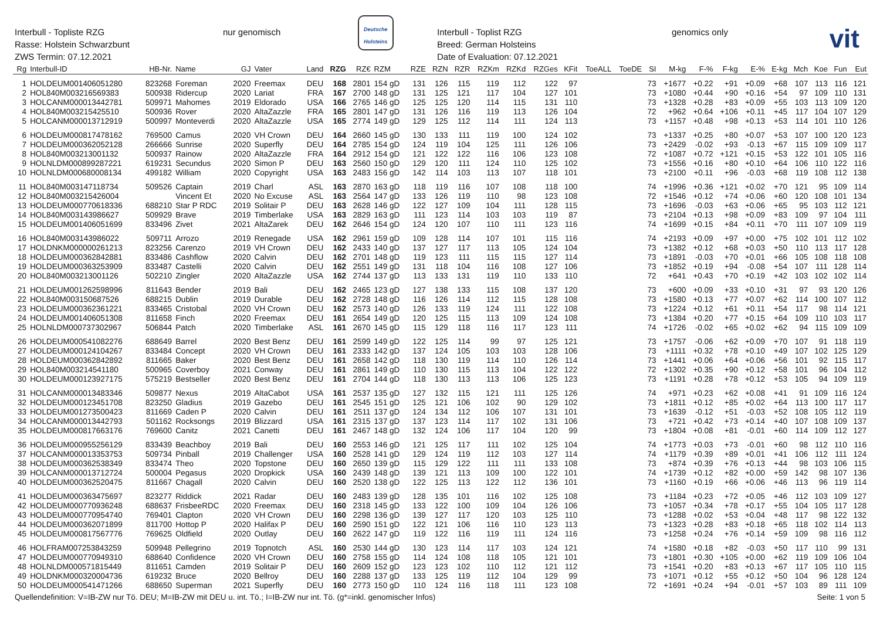Interbull - Topliste RZG
Rasse: Holstein Schwarzbunt
ZWS Termin: 07.12.2021
nur genomisch
Deutsche
Holsteins
Interbull - Toplist RZG
Breed: German Holsteins
Date of Evaluation: 07.12.2021
genomics only
vit
| Rg | Interbull-ID | HB-Nr. | Name | GJ | Vater | Land | RZG | RZ€ | RZM | RZE | RZN | RZR | RZKm | RZKd | RZGes | KFit | ToeALL | ToeDE | SI | M-kg | F-% | F-kg | E-% | E-kg | Mch | Koe | Fun | Eut |
| --- | --- | --- | --- | --- | --- | --- | --- | --- | --- | --- | --- | --- | --- | --- | --- | --- | --- | --- | --- | --- | --- | --- | --- | --- | --- | --- | --- | --- |
| 1 | HOLDEUM001406051280 | 823268 | Foreman | 2020 | Freemax | DEU | 168 | 2801 | 154 gD | 131 | 126 | 115 | 119 | 112 | 122 | 97 | | | 73 | +1677 | +0.22 | +91 | +0.09 | +68 | 107 | 113 | 116 | 121 |
| 2 | HOL840M003216569383 | 500938 | Ridercup | 2020 | Lariat | FRA | 167 | 2700 | 148 gD | 131 | 125 | 121 | 117 | 104 | 127 | 101 | | | 73 | +1080 | +0.44 | +90 | +0.16 | +54 | 97 | 109 | 110 | 131 |
| 3 | HOLCANM000013442781 | 509971 | Mahomes | 2019 | Eldorado | USA | 166 | 2765 | 146 gD | 125 | 125 | 120 | 114 | 115 | 131 | 110 | | | 73 | +1328 | +0.28 | +83 | +0.09 | +55 | 103 | 113 | 109 | 120 |
| 4 | HOL840M003215425510 | 500936 | Rover | 2020 | AltaZazzle | FRA | 165 | 2801 | 147 gD | 131 | 126 | 116 | 119 | 113 | 126 | 104 | | | 72 | +962 | +0.64 | +106 | +0.11 | +45 | 117 | 104 | 107 | 129 |
| 5 | HOLCANM000013712919 | 500997 | Monteverdi | 2020 | AltaZazzle | USA | 165 | 2774 | 149 gD | 129 | 125 | 112 | 114 | 111 | 124 | 113 | | | 73 | +1157 | +0.48 | +98 | +0.13 | +53 | 114 | 101 | 110 | 126 |
| 6 | HOLDEUM000817478162 | 769500 | Camus | 2020 | VH Crown | DEU | 164 | 2660 | 145 gD | 130 | 133 | 111 | 119 | 100 | 124 | 102 | | | 73 | +1337 | +0.25 | +80 | +0.07 | +53 | 107 | 100 | 120 | 123 |
| 7 | HOLDEUM000362052128 | 266666 | Sunrise | 2020 | Superfly | DEU | 164 | 2785 | 154 gD | 124 | 119 | 104 | 125 | 111 | 126 | 106 | | | 73 | +2429 | -0.02 | +93 | -0.13 | +67 | 115 | 109 | 109 | 117 |
| 8 | HOL840M003213001132 | 500937 | Rainow | 2020 | AltaZazzle | FRA | 164 | 2912 | 154 gD | 121 | 122 | 122 | 116 | 106 | 123 | 108 | | | 72 | +1087 | +0.72 | +121 | +0.15 | +53 | 122 | 101 | 105 | 116 |
| 9 | HOLNLDM000899287221 | 619231 | Secundus | 2020 | Simon P | DEU | 163 | 2560 | 150 gD | 129 | 120 | 111 | 124 | 110 | 125 | 102 | | | 73 | +1556 | +0.16 | +80 | +0.10 | +64 | 106 | 110 | 122 | 116 |
| 10 | HOLNLDM000680008134 | 499182 | William | 2020 | Copyright | USA | 163 | 2483 | 156 gD | 142 | 114 | 103 | 113 | 107 | 118 | 101 | | | 73 | +2100 | +0.11 | +96 | -0.03 | +68 | 119 | 108 | 112 | 138 |
| 11 | HOL840M003147118734 | 509526 | Captain | 2019 | Charl | ASL | 163 | 2870 | 163 gD | 118 | 119 | 116 | 107 | 108 | 118 | 100 | | | 74 | +1996 | +0.36 | +121 | +0.02 | +70 | 121 | 95 | 109 | 114 |
| 12 | HOL840M003215426004 | | Vincent Et | 2020 | No Excuse | ASL | 163 | 2564 | 147 gD | 133 | 126 | 119 | 110 | 98 | 123 | 108 | | | 72 | +1546 | +0.12 | +74 | +0.06 | +60 | 120 | 108 | 101 | 134 |
| 13 | HOLDEUM000770618336 | 688210 | Star P RDC | 2019 | Solitair P | DEU | 163 | 2628 | 146 gD | 122 | 127 | 109 | 104 | 111 | 128 | 115 | | | 73 | +1696 | -0.03 | +63 | +0.06 | +65 | 95 | 103 | 112 | 121 |
| 14 | HOL840M003143986627 | 509929 | Brave | 2019 | Timberlake | USA | 163 | 2829 | 163 gD | 111 | 123 | 114 | 103 | 103 | 119 | 87 | | | 73 | +2104 | +0.13 | +98 | +0.09 | +83 | 109 | 97 | 104 | 111 |
| 15 | HOLDEUM001406051699 | 833496 | Zivet | 2021 | AltaZarek | DEU | 162 | 2646 | 154 gD | 124 | 120 | 107 | 110 | 111 | 123 | 116 | | | 74 | +1699 | +0.15 | +84 | +0.11 | +70 | 111 | 107 | 109 | 119 |
| 16 | HOL840M003143986022 | 509711 | Arrozo | 2019 | Renegade | USA | 162 | 2961 | 159 gD | 109 | 128 | 114 | 107 | 101 | 115 | 116 | | | 74 | +2193 | +0.09 | +97 | +0.00 | +75 | 102 | 101 | 112 | 102 |
| 17 | HOLDNKM000000261213 | 823256 | Carenzo | 2019 | VH Crown | DEU | 162 | 2433 | 140 gD | 137 | 127 | 117 | 113 | 105 | 124 | 104 | | | 73 | +1382 | +0.12 | +68 | +0.03 | +50 | 110 | 113 | 117 | 128 |
| 18 | HOLDEUM000362842881 | 833486 | Cashflow | 2020 | Calvin | DEU | 162 | 2701 | 148 gD | 119 | 123 | 111 | 115 | 115 | 127 | 114 | | | 73 | +1891 | -0.03 | +70 | +0.01 | +66 | 105 | 108 | 118 | 108 |
| 19 | HOLDEUM000363253909 | 833487 | Castelli | 2020 | Calvin | DEU | 162 | 2551 | 149 gD | 131 | 118 | 104 | 116 | 108 | 127 | 106 | | | 73 | +1852 | +0.19 | +94 | -0.08 | +54 | 107 | 111 | 128 | 114 |
| 20 | HOL840M003213001126 | 502210 | Zingler | 2020 | AltaZazzle | USA | 162 | 2744 | 137 gD | 113 | 133 | 131 | 119 | 110 | 133 | 110 | | | 72 | +641 | +0.43 | +70 | +0.19 | +42 | 103 | 102 | 102 | 114 |
| 21 | HOLDEUM001262598996 | 811643 | Bender | 2019 | Bali | DEU | 162 | 2465 | 123 gD | 127 | 138 | 133 | 115 | 108 | 137 | 120 | | | 73 | +600 | +0.09 | +33 | +0.10 | +31 | 97 | 93 | 120 | 126 |
| 22 | HOL840M003150687526 | 688215 | Dublin | 2019 | Durable | DEU | 162 | 2728 | 148 gD | 116 | 126 | 114 | 112 | 115 | 128 | 108 | | | 73 | +1580 | +0.13 | +77 | +0.07 | +62 | 114 | 100 | 107 | 112 |
| 23 | HOLDEUM000362361221 | 833465 | Cristobal | 2020 | VH Crown | DEU | 162 | 2573 | 140 gD | 126 | 133 | 119 | 124 | 111 | 122 | 108 | | | 73 | +1224 | +0.12 | +61 | +0.11 | +54 | 117 | 98 | 114 | 121 |
| 24 | HOLDEUM001406051308 | 811658 | Finch | 2020 | Freemax | DEU | 161 | 2654 | 149 gD | 120 | 125 | 115 | 113 | 109 | 124 | 108 | | | 73 | +1384 | +0.20 | +77 | +0.15 | +64 | 109 | 110 | 103 | 117 |
| 25 | HOLNLDM000737302967 | 506844 | Patch | 2020 | Timberlake | ASL | 161 | 2670 | 145 gD | 115 | 129 | 118 | 116 | 117 | 123 | 111 | | | 74 | +1726 | -0.02 | +65 | +0.02 | +62 | 94 | 115 | 109 | 109 |
| 26 | HOLDEUM000541082276 | 688649 | Barrel | 2020 | Best Benz | DEU | 161 | 2599 | 149 gD | 122 | 125 | 114 | 99 | 97 | 125 | 121 | | | 73 | +1757 | -0.06 | +62 | +0.09 | +70 | 107 | 91 | 118 | 119 |
| 27 | HOLDEUM000124104267 | 833484 | Concept | 2020 | VH Crown | DEU | 161 | 2333 | 142 gD | 137 | 124 | 105 | 103 | 103 | 128 | 106 | | | 73 | +1111 | +0.32 | +78 | +0.10 | +49 | 107 | 102 | 125 | 129 |
| 28 | HOLDEUM000362842892 | 811665 | Baker | 2020 | Best Benz | DEU | 161 | 2658 | 142 gD | 118 | 130 | 119 | 114 | 110 | 126 | 114 | | | 73 | +1441 | +0.06 | +64 | +0.06 | +56 | 101 | 92 | 115 | 117 |
| 29 | HOL840M003214541180 | 500965 | Coverboy | 2021 | Conway | DEU | 161 | 2861 | 149 gD | 110 | 130 | 115 | 113 | 104 | 122 | 122 | | | 72 | +1302 | +0.35 | +90 | +0.12 | +58 | 101 | 96 | 104 | 112 |
| 30 | HOLDEUM000123927175 | 575219 | Bestseller | 2020 | Best Benz | DEU | 161 | 2704 | 144 gD | 118 | 130 | 113 | 113 | 106 | 125 | 123 | | | 73 | +1191 | +0.28 | +78 | +0.12 | +53 | 105 | 94 | 109 | 119 |
| 31 | HOLCANM000013483346 | 509877 | Nexus | 2019 | AltaCabot | USA | 161 | 2537 | 135 gD | 127 | 132 | 115 | 121 | 111 | 125 | 126 | | | 74 | +971 | +0.23 | +62 | +0.08 | +41 | 91 | 109 | 116 | 124 |
| 32 | HOLDEUM000123451708 | 823250 | Gladius | 2019 | Gazebo | DEU | 161 | 2545 | 151 gD | 125 | 121 | 106 | 102 | 90 | 129 | 102 | | | 73 | +1811 | +0.12 | +85 | +0.02 | +64 | 113 | 100 | 117 | 117 |
| 33 | HOLDEUM001273500423 | 811669 | Caden P | 2020 | Calvin | DEU | 161 | 2511 | 137 gD | 124 | 134 | 112 | 106 | 107 | 131 | 101 | | | 73 | +1639 | -0.12 | +51 | -0.03 | +52 | 108 | 105 | 112 | 119 |
| 34 | HOLCANM000013442793 | 501162 | Rocksongs | 2019 | Blizzard | USA | 161 | 2315 | 137 gD | 137 | 123 | 114 | 117 | 102 | 131 | 106 | | | 73 | +721 | +0.42 | +73 | +0.14 | +40 | 107 | 108 | 109 | 137 |
| 35 | HOLDEUM000817663176 | 769600 | Canitz | 2021 | Canetti | DEU | 161 | 2467 | 148 gD | 132 | 124 | 106 | 117 | 104 | 120 | 99 | | | 73 | +1804 | +0.08 | +81 | -0.01 | +60 | 114 | 109 | 112 | 127 |
| 36 | HOLDEUM000955256129 | 833439 | Beachboy | 2019 | Bali | DEU | 160 | 2553 | 146 gD | 121 | 125 | 117 | 111 | 102 | 125 | 104 | | | 74 | +1773 | +0.03 | +73 | -0.01 | +60 | 98 | 112 | 110 | 116 |
| 37 | HOLCANM000013353753 | 509734 | Pinball | 2019 | Challenger | USA | 160 | 2528 | 141 gD | 129 | 124 | 119 | 112 | 103 | 127 | 114 | | | 74 | +1179 | +0.39 | +89 | +0.01 | +41 | 106 | 112 | 111 | 124 |
| 38 | HOLDEUM000362538349 | 833474 | Theo | 2020 | Topstone | DEU | 160 | 2650 | 139 gD | 115 | 129 | 122 | 111 | 111 | 133 | 108 | | | 73 | +874 | +0.39 | +76 | +0.13 | +44 | 98 | 103 | 106 | 115 |
| 39 | HOLCANM000013712724 | 500004 | Pegasus | 2020 | Dropkick | USA | 160 | 2439 | 148 gD | 139 | 121 | 113 | 109 | 100 | 122 | 101 | | | 74 | +1739 | +0.12 | +82 | +0.00 | +59 | 142 | 98 | 107 | 136 |
| 40 | HOLDEUM000362520475 | 811667 | Chagall | 2020 | Calvin | DEU | 160 | 2520 | 138 gD | 122 | 125 | 113 | 122 | 112 | 136 | 101 | | | 73 | +1160 | +0.19 | +66 | +0.06 | +46 | 113 | 96 | 119 | 114 |
| 41 | HOLDEUM000363475697 | 823277 | Riddick | 2021 | Radar | DEU | 160 | 2483 | 139 gD | 128 | 135 | 101 | 116 | 102 | 125 | 108 | | | 73 | +1184 | +0.23 | +72 | +0.05 | +46 | 112 | 103 | 109 | 127 |
| 42 | HOLDEUM000770936248 | 688637 | FrisbeeRDC | 2020 | Freemax | DEU | 160 | 2318 | 145 gD | 133 | 122 | 100 | 109 | 104 | 126 | 106 | | | 73 | +1057 | +0.34 | +78 | +0.17 | +55 | 104 | 105 | 117 | 128 |
| 43 | HOLDEUM000770954740 | 769401 | Clapton | 2020 | VH Crown | DEU | 160 | 2298 | 136 gD | 139 | 127 | 117 | 120 | 103 | 125 | 110 | | | 73 | +1288 | +0.02 | +53 | +0.04 | +48 | 117 | 98 | 122 | 132 |
| 44 | HOLDEUM000362071899 | 811700 | Hottop P | 2020 | Halifax P | DEU | 160 | 2590 | 151 gD | 122 | 121 | 106 | 116 | 110 | 123 | 113 | | | 73 | +1323 | +0.28 | +83 | +0.18 | +65 | 118 | 102 | 114 | 113 |
| 45 | HOLDEUM000817567776 | 769625 | Oldfield | 2020 | Outlay | DEU | 160 | 2622 | 147 gD | 119 | 122 | 116 | 119 | 111 | 124 | 116 | | | 73 | +1258 | +0.24 | +76 | +0.14 | +59 | 109 | 98 | 116 | 112 |
| 46 | HOLFRAM007253843259 | 509948 | Pellegrino | 2019 | Topnotch | ASL | 160 | 2530 | 144 gD | 130 | 123 | 114 | 117 | 103 | 124 | 121 | | | 74 | +1580 | +0.18 | +82 | -0.03 | +50 | 117 | 110 | 99 | 131 |
| 47 | HOLDEUM000770949310 | 688640 | Confidence | 2020 | VH Crown | DEU | 160 | 2758 | 155 gD | 114 | 124 | 108 | 118 | 105 | 121 | 101 | | | 73 | +1801 | +0.30 | +105 | +0.00 | +62 | 119 | 109 | 106 | 104 |
| 48 | HOLNLDM000571815449 | 811651 | Camden | 2019 | Solitair P | DEU | 160 | 2609 | 152 gD | 123 | 123 | 102 | 110 | 112 | 121 | 112 | | | 73 | +1541 | +0.20 | +83 | +0.13 | +67 | 117 | 105 | 110 | 115 |
| 49 | HOLDNKM000320004736 | 619232 | Bruce | 2020 | Bellroy | DEU | 160 | 2288 | 137 gD | 133 | 125 | 119 | 112 | 104 | 129 | 99 | | | 73 | +1071 | +0.12 | +55 | +0.12 | +50 | 104 | 96 | 128 | 124 |
| 50 | HOLDEUM000541471266 | 688650 | Superman | 2021 | Superfly | DEU | 160 | 2773 | 150 gD | 110 | 124 | 116 | 118 | 111 | 123 | 108 | | | 72 | +1691 | +0.24 | +94 | -0.01 | +57 | 103 | 89 | 111 | 109 |
Quellendefinition: V=IB-ZW nur Tö. DEU; M=IB-ZW mit DEU u. int. Tö.; I=IB-ZW nur int. Tö. (g*=inkl. genomischer Infos) Seite: 1 von 5